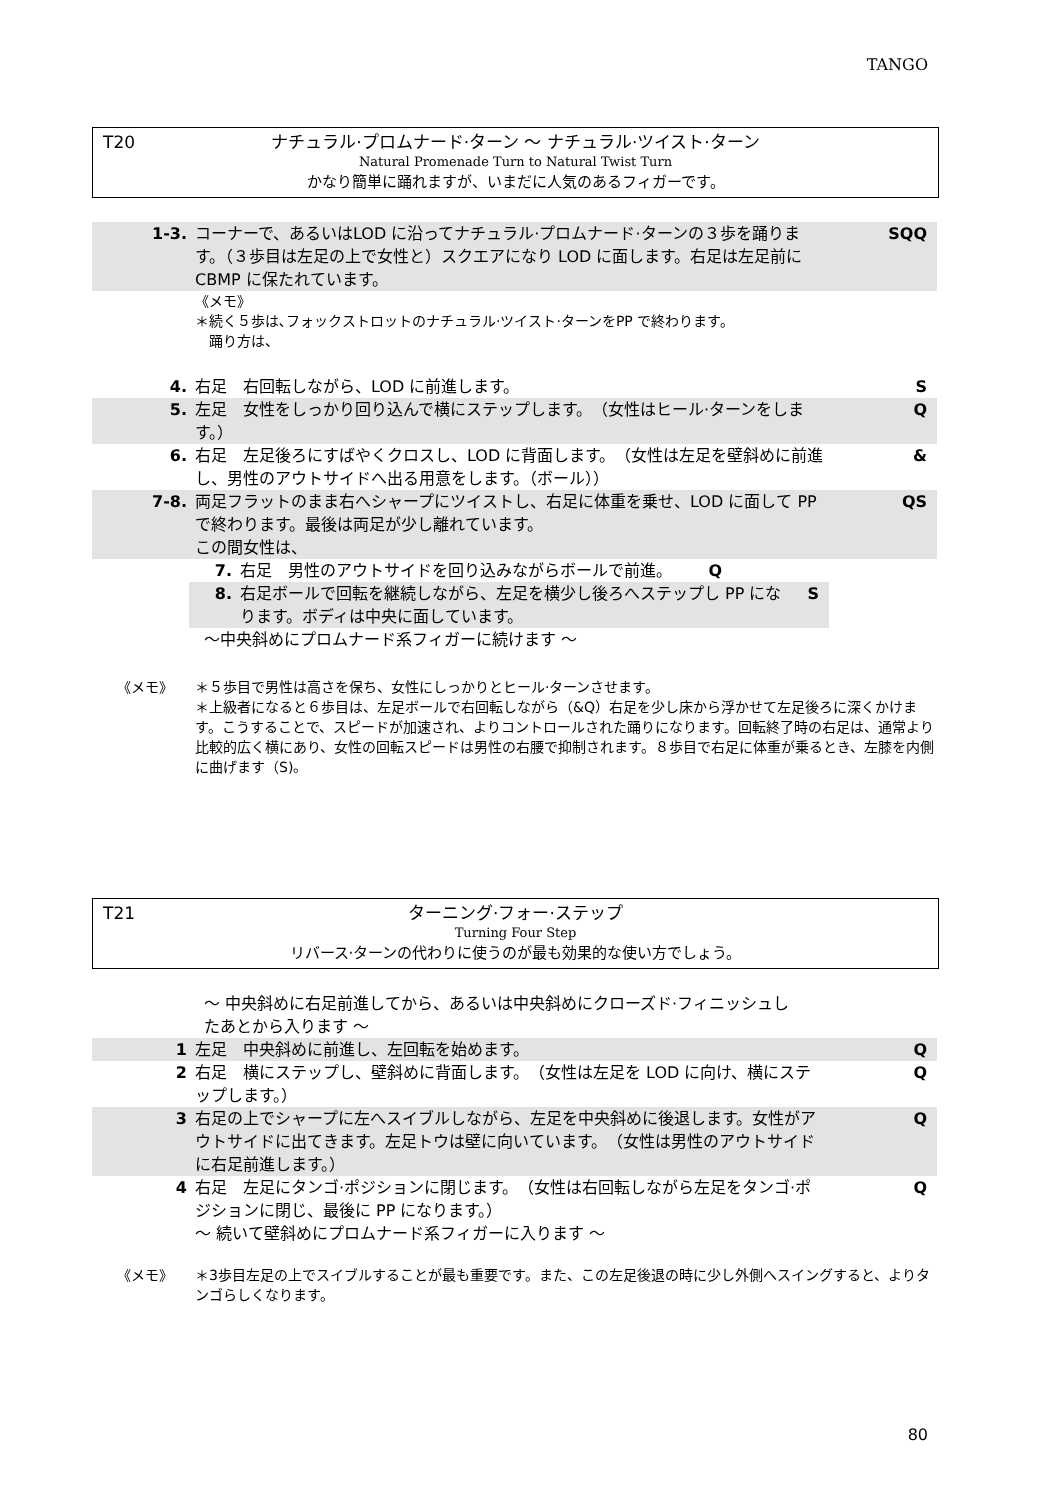TANGO
T20
ナチュラル·プロムナード·ターン ～ ナチュラル·ツイスト·ターン
Natural Promenade Turn to Natural Twist Turn
かなり簡単に踊れますが、いまだに人気のあるフィガーです。
1-3. コーナーで、あるいはLOD に沿ってナチュラル·プロムナード·ターンの３歩を踊ります。（３歩目は左足の上で女性と）スクエアになり LOD に面します。右足は左足前に CBMP に保たれています。
SQQ
《メモ》
＊続く５歩は､フォックストロットのナチュラル·ツイスト·ターンをPP で終わります。
　踊り方は、
4. 右足　右回転しながら、LOD に前進します。 S
5. 左足　女性をしっかり回り込んで横にステップします。　（女性はヒール·ターンをします。）
Q
6. 右足　左足後ろにすばやくクロスし、LOD に背面します。　（女性は左足を壁斜めに前進し、男性のアウトサイドへ出る用意をします。（ボール））
&
7-8. 両足フラットのまま右へシャープにツイストし、右足に体重を乗せ、LOD に面して PP で終わります。最後は両足が少し離れています。
この間女性は、
QS
7. 右足　男性のアウトサイドを回り込みながらボールで前進。 Q
8. 右足ボールで回転を継続しながら、左足を横少し後ろへステップし PP になります。ボディは中央に面しています。
S
～中央斜めにプロムナード系フィガーに続けます ～
《メモ》 ＊５歩目で男性は高さを保ち、女性にしっかりとヒール·ターンさせます。
＊上級者になると６歩目は、左足ボールで右回転しながら（&Q）右足を少し床から浮かせて左足後ろに深くかけます。こうすることで、スピードが加速され、よりコントロールされた踊りになります。回転終了時の右足は、通常より比較的広く横にあり、女性の回転スピードは男性の右腰で抑制されます。８歩目で右足に体重が乗るとき、左膝を内側に曲げます（S)。
T21
ターニング·フォー·ステップ
Turning Four Step
リバース·ターンの代わりに使うのが最も効果的な使い方でしょう。
～ 中央斜めに右足前進してから、あるいは中央斜めにクローズド·フィニッシュしたあとから入ります ～
1 左足　中央斜めに前進し、左回転を始めます。 Q
2 右足　横にステップし、壁斜めに背面します。　（女性は左足を LOD に向け、横にステップします。）
Q
3 右足の上でシャープに左へスイブルしながら、左足を中央斜めに後退します。女性がアウトサイドに出てきます。左足トウは壁に向いています。　（女性は男性のアウトサイドに右足前進します。）
Q
4 右足　左足にタンゴ·ポジションに閉じます。　（女性は右回転しながら左足をタンゴ·ポジションに閉じ、最後に PP になります。）
～ 続いて壁斜めにプロムナード系フィガーに入ります ～
Q
《メモ》 ＊3歩目左足の上でスイブルすることが最も重要です。また、この左足後退の時に少し外側へスイングすると、よりタンゴらしくなります。
80